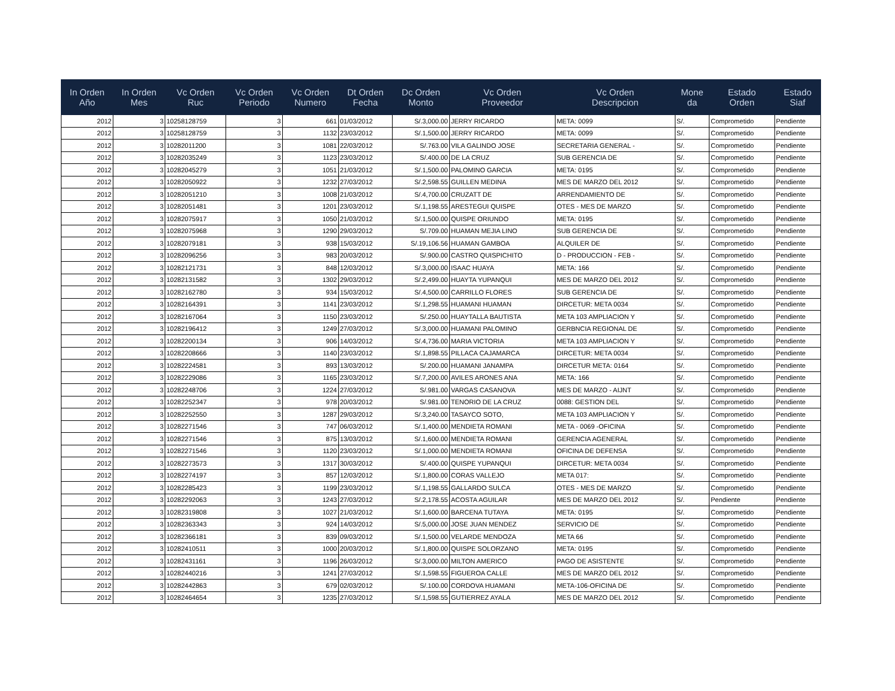| In Orden Año | In Orden Mes | Vc Orden Ruc | Vc Orden Periodo | Vc Orden Numero | Dt Orden Fecha | Dc Orden Monto | Vc Orden Proveedor | Vc Orden Descripcion | Mone da | Estado Orden | Estado Siaf |
| --- | --- | --- | --- | --- | --- | --- | --- | --- | --- | --- | --- |
| 2012 | 3 | 10258128759 | 3 | 661 | 01/03/2012 | S/.3,000.00 | JERRY RICARDO | META: 0099 | S/. | Comprometido | Pendiente |
| 2012 | 3 | 10258128759 | 3 | 1132 | 23/03/2012 | S/.1,500.00 | JERRY RICARDO | META: 0099 | S/. | Comprometido | Pendiente |
| 2012 | 3 | 10282011200 | 3 | 1081 | 22/03/2012 | S/.763.00 | VILA GALINDO JOSE | SECRETARIA GENERAL - | S/. | Comprometido | Pendiente |
| 2012 | 3 | 10282035249 | 3 | 1123 | 23/03/2012 | S/.400.00 | DE LA CRUZ | SUB GERENCIA DE | S/. | Comprometido | Pendiente |
| 2012 | 3 | 10282045279 | 3 | 1051 | 21/03/2012 | S/.1,500.00 | PALOMINO GARCIA | META: 0195 | S/. | Comprometido | Pendiente |
| 2012 | 3 | 10282050922 | 3 | 1232 | 27/03/2012 | S/.2,598.55 | GUILLEN MEDINA | MES DE MARZO DEL 2012 | S/. | Comprometido | Pendiente |
| 2012 | 3 | 10282051210 | 3 | 1008 | 21/03/2012 | S/.4,700.00 | CRUZATT DE | ARRENDAMIENTO DE | S/. | Comprometido | Pendiente |
| 2012 | 3 | 10282051481 | 3 | 1201 | 23/03/2012 | S/.1,198.55 | ARESTEGUI QUISPE | OTES - MES DE MARZO | S/. | Comprometido | Pendiente |
| 2012 | 3 | 10282075917 | 3 | 1050 | 21/03/2012 | S/.1,500.00 | QUISPE ORIUNDO | META: 0195 | S/. | Comprometido | Pendiente |
| 2012 | 3 | 10282075968 | 3 | 1290 | 29/03/2012 | S/.709.00 | HUAMAN MEJIA LINO | SUB GERENCIA DE | S/. | Comprometido | Pendiente |
| 2012 | 3 | 10282079181 | 3 | 938 | 15/03/2012 | S/.19,106.56 | HUAMAN GAMBOA | ALQUILER DE | S/. | Comprometido | Pendiente |
| 2012 | 3 | 10282096256 | 3 | 983 | 20/03/2012 | S/.900.00 | CASTRO QUISPICHITO | D - PRODUCCION - FEB - | S/. | Comprometido | Pendiente |
| 2012 | 3 | 10282121731 | 3 | 848 | 12/03/2012 | S/.3,000.00 | ISAAC HUAYA | META: 166 | S/. | Comprometido | Pendiente |
| 2012 | 3 | 10282131582 | 3 | 1302 | 29/03/2012 | S/.2,499.00 | HUAYTA YUPANQUI | MES DE MARZO DEL 2012 | S/. | Comprometido | Pendiente |
| 2012 | 3 | 10282162780 | 3 | 934 | 15/03/2012 | S/.4,500.00 | CARRILLO FLORES | SUB GERENCIA DE | S/. | Comprometido | Pendiente |
| 2012 | 3 | 10282164391 | 3 | 1141 | 23/03/2012 | S/.1,298.55 | HUAMANI HUAMAN | DIRCETUR: META 0034 | S/. | Comprometido | Pendiente |
| 2012 | 3 | 10282167064 | 3 | 1150 | 23/03/2012 | S/.250.00 | HUAYTALLA BAUTISTA | META 103 AMPLIACION Y | S/. | Comprometido | Pendiente |
| 2012 | 3 | 10282196412 | 3 | 1249 | 27/03/2012 | S/.3,000.00 | HUAMANI PALOMINO | GERBNCIA REGIONAL DE | S/. | Comprometido | Pendiente |
| 2012 | 3 | 10282200134 | 3 | 906 | 14/03/2012 | S/.4,736.00 | MARIA VICTORIA | META 103 AMPLIACION Y | S/. | Comprometido | Pendiente |
| 2012 | 3 | 10282208666 | 3 | 1140 | 23/03/2012 | S/.1,898.55 | PILLACA CAJAMARCA | DIRCETUR: META 0034 | S/. | Comprometido | Pendiente |
| 2012 | 3 | 10282224581 | 3 | 893 | 13/03/2012 | S/.200.00 | HUAMANI JANAMPA | DIRCETUR META: 0164 | S/. | Comprometido | Pendiente |
| 2012 | 3 | 10282229086 | 3 | 1165 | 23/03/2012 | S/.7,200.00 | AVILES ARONES ANA | META: 166 | S/. | Comprometido | Pendiente |
| 2012 | 3 | 10282248706 | 3 | 1224 | 27/03/2012 | S/.981.00 | VARGAS CASANOVA | MES DE MARZO - AIJNT | S/. | Comprometido | Pendiente |
| 2012 | 3 | 10282252347 | 3 | 978 | 20/03/2012 | S/.981.00 | TENORIO DE LA CRUZ | 0088: GESTION DEL | S/. | Comprometido | Pendiente |
| 2012 | 3 | 10282252550 | 3 | 1287 | 29/03/2012 | S/.3,240.00 | TASAYCO SOTO, | META 103 AMPLIACION Y | S/. | Comprometido | Pendiente |
| 2012 | 3 | 10282271546 | 3 | 747 | 06/03/2012 | S/.1,400.00 | MENDIETA ROMANI | META - 0069 -OFICINA | S/. | Comprometido | Pendiente |
| 2012 | 3 | 10282271546 | 3 | 875 | 13/03/2012 | S/.1,600.00 | MENDIETA ROMANI | GERENCIA AGENERAL | S/. | Comprometido | Pendiente |
| 2012 | 3 | 10282271546 | 3 | 1120 | 23/03/2012 | S/.1,000.00 | MENDIETA ROMANI | OFICINA DE DEFENSA | S/. | Comprometido | Pendiente |
| 2012 | 3 | 10282273573 | 3 | 1317 | 30/03/2012 | S/.400.00 | QUISPE YUPANQUI | DIRCETUR: META 0034 | S/. | Comprometido | Pendiente |
| 2012 | 3 | 10282274197 | 3 | 857 | 12/03/2012 | S/.1,800.00 | CORAS VALLEJO | META 017: | S/. | Comprometido | Pendiente |
| 2012 | 3 | 10282285423 | 3 | 1199 | 23/03/2012 | S/.1,198.55 | GALLARDO SULCA | OTES - MES DE MARZO | S/. | Comprometido | Pendiente |
| 2012 | 3 | 10282292063 | 3 | 1243 | 27/03/2012 | S/.2,178.55 | ACOSTA AGUILAR | MES DE MARZO DEL 2012 | S/. | Pendiente | Pendiente |
| 2012 | 3 | 10282319808 | 3 | 1027 | 21/03/2012 | S/.1,600.00 | BARCENA TUTAYA | META: 0195 | S/. | Comprometido | Pendiente |
| 2012 | 3 | 10282363343 | 3 | 924 | 14/03/2012 | S/.5,000.00 | JOSE JUAN MENDEZ | SERVICIO DE | S/. | Comprometido | Pendiente |
| 2012 | 3 | 10282366181 | 3 | 839 | 09/03/2012 | S/.1,500.00 | VELARDE MENDOZA | META 66 | S/. | Comprometido | Pendiente |
| 2012 | 3 | 10282410511 | 3 | 1000 | 20/03/2012 | S/.1,800.00 | QUISPE SOLORZANO | META: 0195 | S/. | Comprometido | Pendiente |
| 2012 | 3 | 10282431161 | 3 | 1196 | 26/03/2012 | S/.3,000.00 | MILTON AMERICO | PAGO DE ASISTENTE | S/. | Comprometido | Pendiente |
| 2012 | 3 | 10282440216 | 3 | 1241 | 27/03/2012 | S/.1,598.55 | FIGUEROA CALLE | MES DE MARZO DEL 2012 | S/. | Comprometido | Pendiente |
| 2012 | 3 | 10282442863 | 3 | 679 | 02/03/2012 | S/.100.00 | CORDOVA HUAMANI | META-106-OFICINA DE | S/. | Comprometido | Pendiente |
| 2012 | 3 | 10282464654 | 3 | 1235 | 27/03/2012 | S/.1,598.55 | GUTIERREZ AYALA | MES DE MARZO DEL 2012 | S/. | Comprometido | Pendiente |